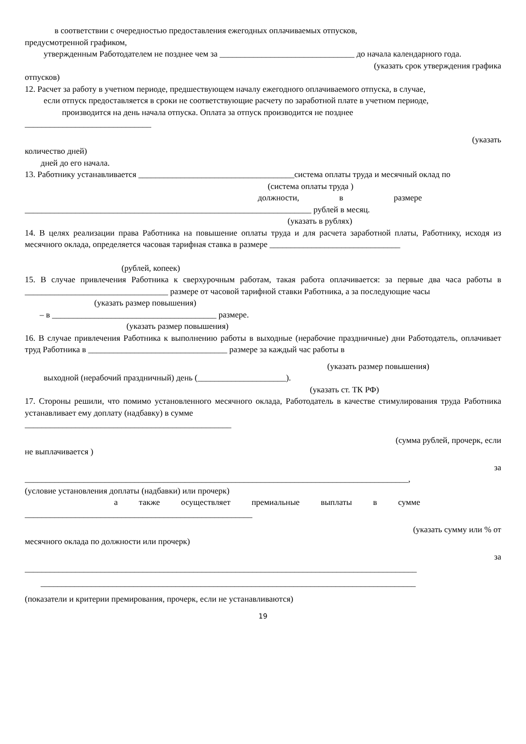в соответствии с очередностью предоставления ежегодных оплачиваемых отпусков,
предусмотренной графиком,
утвержденным Работодателем не позднее чем за ________________________________ до начала календарного года.
(указать срок утверждения графика
отпусков)
12. Расчет за работу в учетном периоде, предшествующем началу ежегодного оплачиваемого отпуска, в случае,
если отпуск предоставляется в сроки не соответствующие расчету по заработной плате в учетном периоде,
производится на день начала отпуска. Оплата за отпуск производится не позднее
______________________________
(указать
количество дней)
дней до его начала.
13. Работнику устанавливается _____________________________________система оплаты труда и месячный оклад по
(система оплаты труда )
должности, в размере
____________________________________________________________________ рублей в месяц.
(указать в рублях)
14. В целях реализации права Работника на повышение оплаты труда и для расчета заработной платы, Работнику, исходя из месячного оклада, определяется часовая тарифная ставка в размере _______________________________
(рублей, копеек)
15. В случае привлечения Работника к сверхурочным работам, такая работа оплачивается: за первые два часа работы в __________________________________ размере от часовой тарифной ставки Работника, а за последующие часы
(указать размер повышения)
– в _______________________________________ размере.
(указать размер повышения)
16. В случае привлечения Работника к выполнению работы в выходные (нерабочие праздничные) дни Работодатель, оплачивает труд Работника в _________________________________ размере за каждый час работы в
(указать размер повышения)
выходной (нерабочий праздничный) день (_____________________).
(указать ст. ТК РФ)
17. Стороны решили, что помимо установленного месячного оклада, Работодатель в качестве стимулирования труда Работника устанавливает ему доплату (надбавку) в сумме
_________________________________________________
(сумма рублей, прочерк, если
не выплачивается )
за
___________________________________________________________________________________________,
(условие установления доплаты (надбавки) или прочерк)
а также осуществляет премиальные выплаты в сумме
______________________________________________________
(указать сумму или % от
месячного оклада по должности или прочерк)
за
_____________________________________________________________________________________________
_________________________________________________________________________________________
(показатели и критерии премирования, прочерк, если не устанавливаются)
19